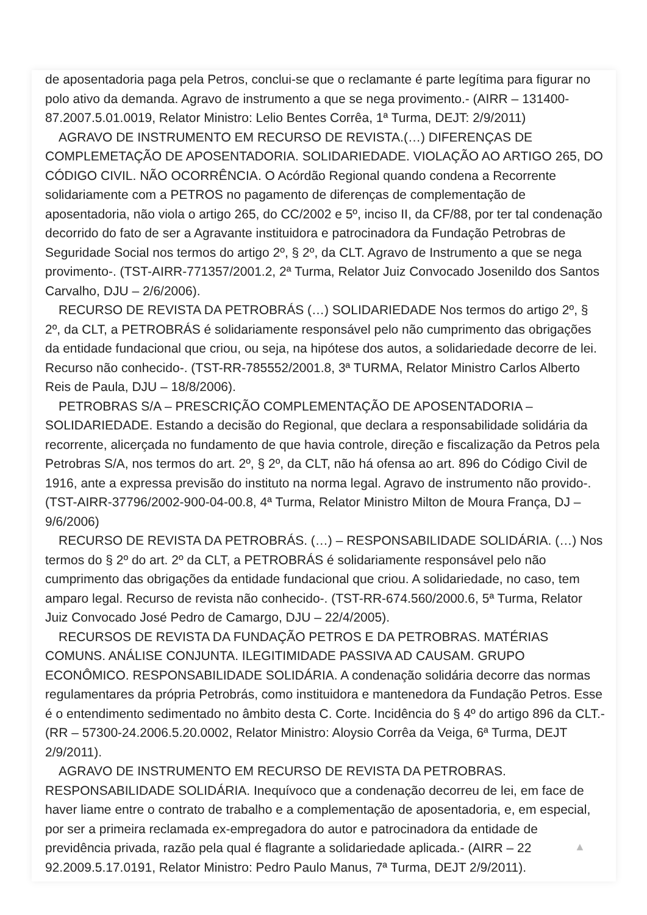de aposentadoria paga pela Petros, conclui-se que o reclamante é parte legítima para figurar no polo ativo da demanda. Agravo de instrumento a que se nega provimento.- (AIRR – 131400-87.2007.5.01.0019, Relator Ministro: Lelio Bentes Corrêa, 1ª Turma, DEJT: 2/9/2011)
AGRAVO DE INSTRUMENTO EM RECURSO DE REVISTA.(…) DIFERENÇAS DE COMPLEMETAÇÃO DE APOSENTADORIA. SOLIDARIEDADE. VIOLAÇÃO AO ARTIGO 265, DO CÓDIGO CIVIL. NÃO OCORRÊNCIA. O Acórdão Regional quando condena a Recorrente solidariamente com a PETROS no pagamento de diferenças de complementação de aposentadoria, não viola o artigo 265, do CC/2002 e 5º, inciso II, da CF/88, por ter tal condenação decorrido do fato de ser a Agravante instituidora e patrocinadora da Fundação Petrobras de Seguridade Social nos termos do artigo 2º, § 2º, da CLT. Agravo de Instrumento a que se nega provimento-. (TST-AIRR-771357/2001.2, 2ª Turma, Relator Juiz Convocado Josenildo dos Santos Carvalho, DJU – 2/6/2006).
RECURSO DE REVISTA DA PETROBRÁS (…) SOLIDARIEDADE Nos termos do artigo 2º, § 2º, da CLT, a PETROBRÁS é solidariamente responsável pelo não cumprimento das obrigações da entidade fundacional que criou, ou seja, na hipótese dos autos, a solidariedade decorre de lei. Recurso não conhecido-. (TST-RR-785552/2001.8, 3ª TURMA, Relator Ministro Carlos Alberto Reis de Paula, DJU – 18/8/2006).
PETROBRAS S/A – PRESCRIÇÃO COMPLEMENTAÇÃO DE APOSENTADORIA – SOLIDARIEDADE. Estando a decisão do Regional, que declara a responsabilidade solidária da recorrente, alicerçada no fundamento de que havia controle, direção e fiscalização da Petros pela Petrobras S/A, nos termos do art. 2º, § 2º, da CLT, não há ofensa ao art. 896 do Código Civil de 1916, ante a expressa previsão do instituto na norma legal. Agravo de instrumento não provido-. (TST-AIRR-37796/2002-900-04-00.8, 4ª Turma, Relator Ministro Milton de Moura França, DJ – 9/6/2006)
RECURSO DE REVISTA DA PETROBRÁS. (…) – RESPONSABILIDADE SOLIDÁRIA. (…) Nos termos do § 2º do art. 2º da CLT, a PETROBRÁS é solidariamente responsável pelo não cumprimento das obrigações da entidade fundacional que criou. A solidariedade, no caso, tem amparo legal. Recurso de revista não conhecido-. (TST-RR-674.560/2000.6, 5ª Turma, Relator Juiz Convocado José Pedro de Camargo, DJU – 22/4/2005).
RECURSOS DE REVISTA DA FUNDAÇÃO PETROS E DA PETROBRAS. MATÉRIAS COMUNS. ANÁLISE CONJUNTA. ILEGITIMIDADE PASSIVA AD CAUSAM. GRUPO ECONÔMICO. RESPONSABILIDADE SOLIDÁRIA. A condenação solidária decorre das normas regulamentares da própria Petrobrás, como instituidora e mantenedora da Fundação Petros. Esse é o entendimento sedimentado no âmbito desta C. Corte. Incidência do § 4º do artigo 896 da CLT.- (RR – 57300-24.2006.5.20.0002, Relator Ministro: Aloysio Corrêa da Veiga, 6ª Turma, DEJT 2/9/2011).
AGRAVO DE INSTRUMENTO EM RECURSO DE REVISTA DA PETROBRAS. RESPONSABILIDADE SOLIDÁRIA. Inequívoco que a condenação decorreu de lei, em face de haver liame entre o contrato de trabalho e a complementação de aposentadoria, e, em especial, por ser a primeira reclamada ex-empregadora do autor e patrocinadora da entidade de previdência privada, razão pela qual é flagrante a solidariedade aplicada.- (AIRR – 22 92.2009.5.17.0191, Relator Ministro: Pedro Paulo Manus, 7ª Turma, DEJT 2/9/2011).
▲